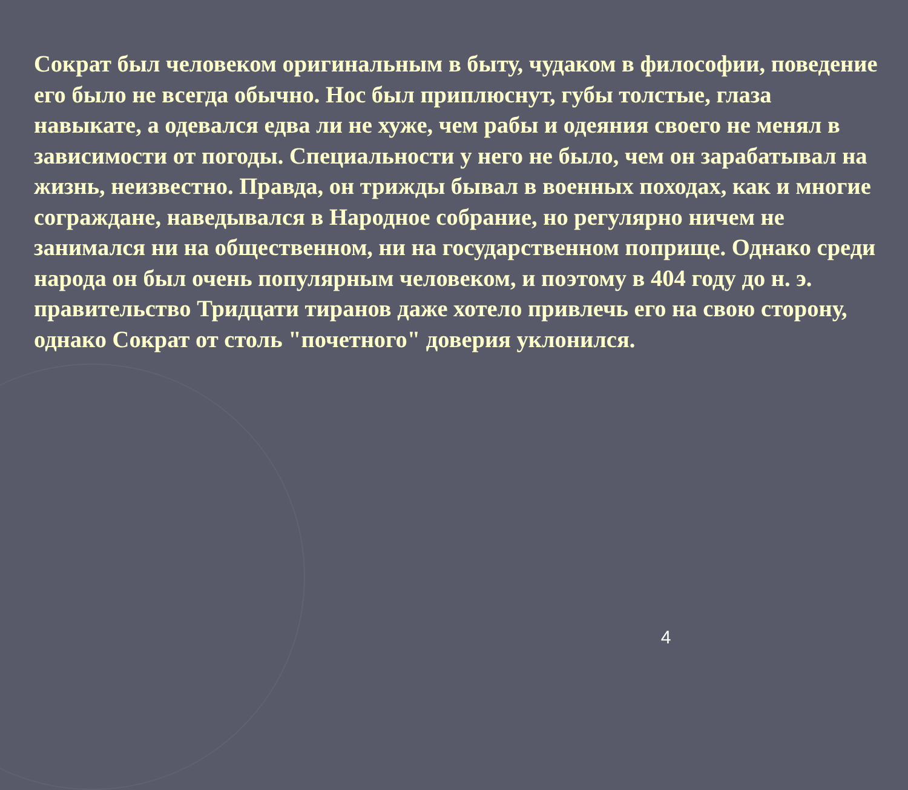Сократ был человеком оригинальным в быту, чудаком в философии, поведение его было не всегда обычно. Нос был приплюснут, губы толстые, глаза навыкате, а одевался едва ли не хуже, чем рабы и одеяния своего не менял в зависимости от погоды. Специальности у него не было, чем он зарабатывал на жизнь, неизвестно. Правда, он трижды бывал в военных походах, как и многие сограждане, наведывался в Народное собрание, но регулярно ничем не занимался ни на общественном, ни на государственном поприще. Однако среди народа он был очень популярным человеком, и поэтому в 404 году до н. э. правительство Тридцати тиранов даже хотело привлечь его на свою сторону, однако Сократ от столь "почетного" доверия уклонился.
4